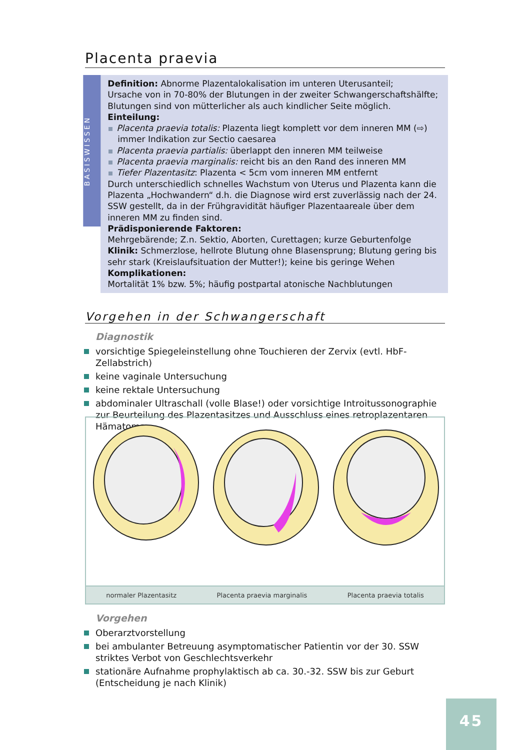Placenta praevia
BASISWISSEN
Definition: Abnorme Plazentalokalisation im unteren Uterusanteil;
Ursache von in 70-80% der Blutungen in der zweiter Schwangerschaftshälfte;
Blutungen sind von mütterlicher als auch kindlicher Seite möglich.
Einteilung:
Placenta praevia totalis: Plazenta liegt komplett vor dem inneren MM (⇨) immer Indikation zur Sectio caesarea
Placenta praevia partialis: überlappt den inneren MM teilweise
Placenta praevia marginalis: reicht bis an den Rand des inneren MM
Tiefer Plazentasitz: Plazenta < 5cm vom inneren MM entfernt
Durch unterschiedlich schnelles Wachstum von Uterus und Plazenta kann die Plazenta „Hochwandern“ d.h. die Diagnose wird erst zuverlässig nach der 24. SSW gestellt, da in der Frühgravidität häufiger Plazentaareale über dem inneren MM zu finden sind.
Prädisponierende Faktoren:
Mehrgebärende; Z.n. Sektio, Aborten, Curettagen; kurze Geburtenfolge
Klinik: Schmerzlose, hellrote Blutung ohne Blasensprung; Blutung gering bis sehr stark (Kreislaufsituation der Mutter!); keine bis geringe Wehen
Komplikationen:
Mortalität 1% bzw. 5%; häufig postpartal atonische Nachblutungen
Vorgehen in der Schwangerschaft
Diagnostik
vorsichtige Spiegeleinstellung ohne Touchieren der Zervix (evtl. HbF-Zellabstrich)
keine vaginale Untersuchung
keine rektale Untersuchung
abdominaler Ultraschall (volle Blase!) oder vorsichtige Introitussonographie zur Beurteilung des Plazentasitzes und Ausschluss eines retroplazentaren Hämatoms
normaler Plazentasitz Placenta praevia marginalis Placenta praevia totalis
Vorgehen
Oberarztvorstellung
bei ambulanter Betreuung asymptomatischer Patientin vor der 30. SSW striktes Verbot von Geschlechtsverkehr
stationäre Aufnahme prophylaktisch ab ca. 30.-32. SSW bis zur Geburt (Entscheidung je nach Klinik)
45